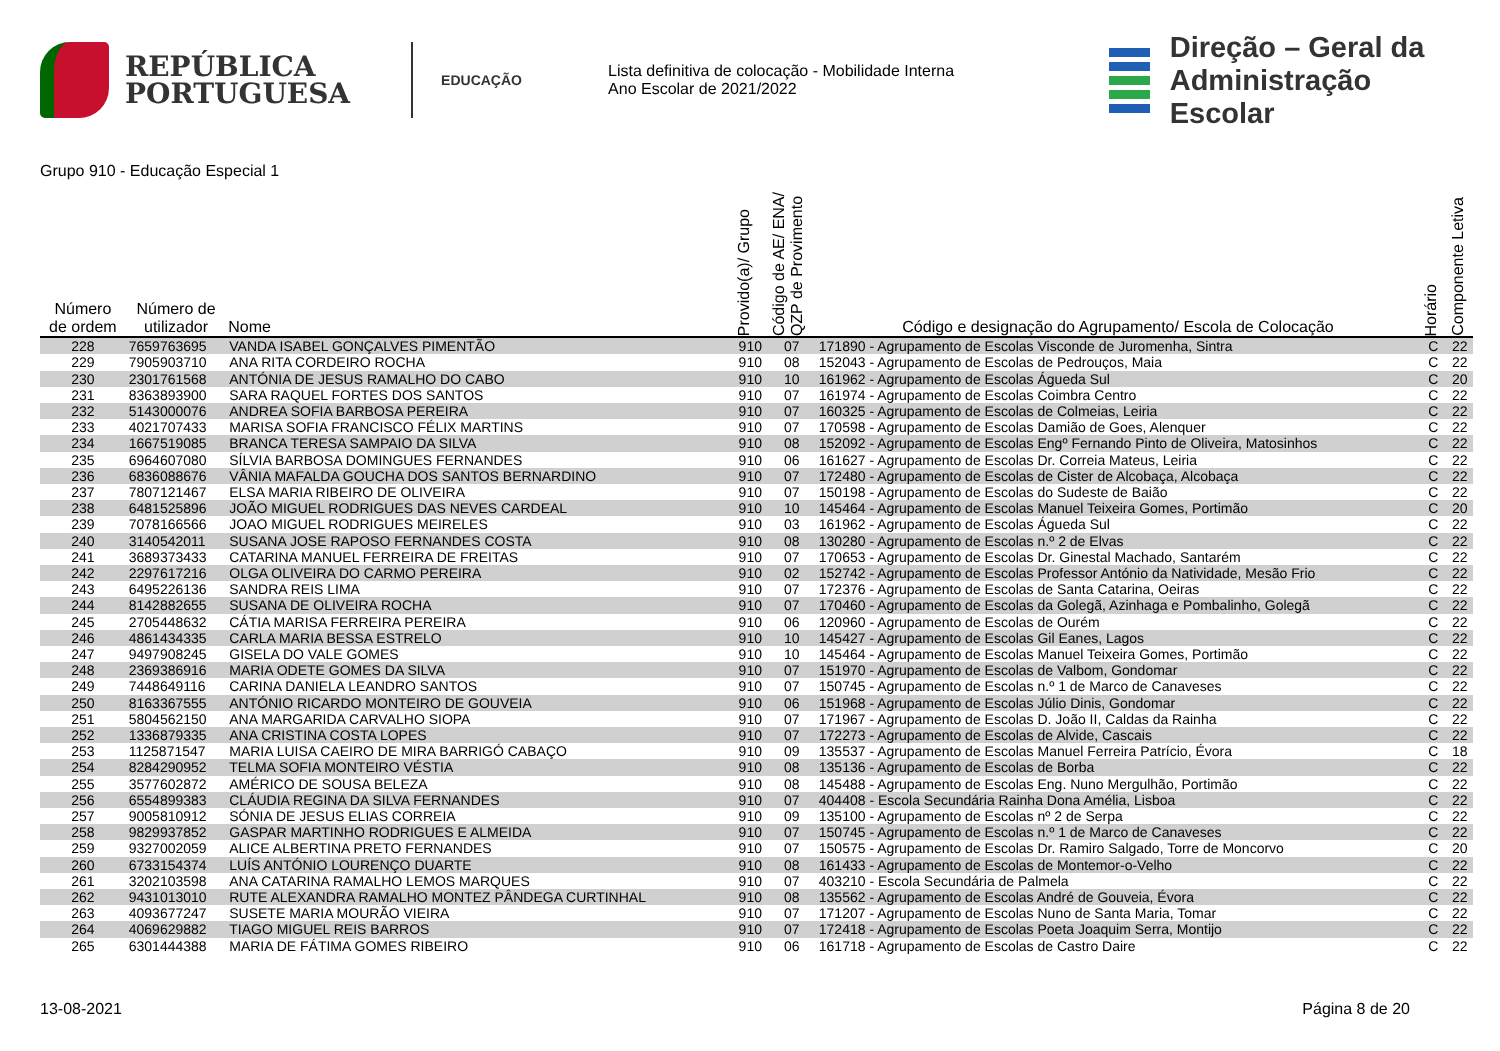REPÚBLICA
PORTUGUESA
EDUCAÇÃO
Lista definitiva de colocação - Mobilidade Interna
Ano Escolar de 2021/2022
Direção – Geral da
Administração Escolar
Grupo 910 - Educação Especial 1
| Número de ordem | Número de utilizador | Nome | Provido(a)/ Grupo | Código de AE/ ENA/ QZP de Provimento | Código e designação do Agrupamento/ Escola de Colocação | Horário | Componente Letiva |
| --- | --- | --- | --- | --- | --- | --- | --- |
| 228 | 7659763695 | VANDA ISABEL GONÇALVES PIMENTÃO | 910 | 07 | 171890 - Agrupamento de Escolas Visconde de Juromenha, Sintra | C | 22 |
| 229 | 7905903710 | ANA RITA CORDEIRO ROCHA | 910 | 08 | 152043 - Agrupamento de Escolas de Pedrouços, Maia | C | 22 |
| 230 | 2301761568 | ANTÓNIA DE JESUS RAMALHO DO CABO | 910 | 10 | 161962 - Agrupamento de Escolas Águeda Sul | C | 20 |
| 231 | 8363893900 | SARA RAQUEL FORTES DOS SANTOS | 910 | 07 | 161974 - Agrupamento de Escolas Coimbra Centro | C | 22 |
| 232 | 5143000076 | ANDREA SOFIA BARBOSA PEREIRA | 910 | 07 | 160325 - Agrupamento de Escolas de Colmeias, Leiria | C | 22 |
| 233 | 4021707433 | MARISA SOFIA FRANCISCO FÉLIX MARTINS | 910 | 07 | 170598 - Agrupamento de Escolas Damião de Goes, Alenquer | C | 22 |
| 234 | 1667519085 | BRANCA TERESA SAMPAIO DA SILVA | 910 | 08 | 152092 - Agrupamento de Escolas Engº Fernando Pinto de Oliveira, Matosinhos | C | 22 |
| 235 | 6964607080 | SÍLVIA BARBOSA DOMINGUES FERNANDES | 910 | 06 | 161627 - Agrupamento de Escolas Dr. Correia Mateus, Leiria | C | 22 |
| 236 | 6836088676 | VÂNIA MAFALDA GOUCHA DOS SANTOS BERNARDINO | 910 | 07 | 172480 - Agrupamento de Escolas de Cister de Alcobaça, Alcobaça | C | 22 |
| 237 | 7807121467 | ELSA MARIA RIBEIRO DE OLIVEIRA | 910 | 07 | 150198 - Agrupamento de Escolas do Sudeste de Baião | C | 22 |
| 238 | 6481525896 | JOÃO MIGUEL RODRIGUES DAS NEVES CARDEAL | 910 | 10 | 145464 - Agrupamento de Escolas Manuel Teixeira Gomes, Portimão | C | 20 |
| 239 | 7078166566 | JOAO MIGUEL RODRIGUES MEIRELES | 910 | 03 | 161962 - Agrupamento de Escolas Águeda Sul | C | 22 |
| 240 | 3140542011 | SUSANA JOSE RAPOSO FERNANDES COSTA | 910 | 08 | 130280 - Agrupamento de Escolas n.º 2 de Elvas | C | 22 |
| 241 | 3689373433 | CATARINA MANUEL FERREIRA DE FREITAS | 910 | 07 | 170653 - Agrupamento de Escolas Dr. Ginestal Machado, Santarém | C | 22 |
| 242 | 2297617216 | OLGA OLIVEIRA DO CARMO PEREIRA | 910 | 02 | 152742 - Agrupamento de Escolas Professor António da Natividade, Mesão Frio | C | 22 |
| 243 | 6495226136 | SANDRA REIS LIMA | 910 | 07 | 172376 - Agrupamento de Escolas de Santa Catarina, Oeiras | C | 22 |
| 244 | 8142882655 | SUSANA DE OLIVEIRA ROCHA | 910 | 07 | 170460 - Agrupamento de Escolas da Golegã, Azinhaga e Pombalinho, Golegã | C | 22 |
| 245 | 2705448632 | CÁTIA MARISA FERREIRA PEREIRA | 910 | 06 | 120960 - Agrupamento de Escolas de Ourém | C | 22 |
| 246 | 4861434335 | CARLA MARIA BESSA ESTRELO | 910 | 10 | 145427 - Agrupamento de Escolas Gil Eanes, Lagos | C | 22 |
| 247 | 9497908245 | GISELA DO VALE GOMES | 910 | 10 | 145464 - Agrupamento de Escolas Manuel Teixeira Gomes, Portimão | C | 22 |
| 248 | 2369386916 | MARIA ODETE GOMES DA SILVA | 910 | 07 | 151970 - Agrupamento de Escolas de Valbom, Gondomar | C | 22 |
| 249 | 7448649116 | CARINA DANIELA LEANDRO SANTOS | 910 | 07 | 150745 - Agrupamento de Escolas n.º 1 de Marco de Canaveses | C | 22 |
| 250 | 8163367555 | ANTÓNIO RICARDO MONTEIRO DE GOUVEIA | 910 | 06 | 151968 - Agrupamento de Escolas Júlio Dinis, Gondomar | C | 22 |
| 251 | 5804562150 | ANA MARGARIDA CARVALHO SIOPA | 910 | 07 | 171967 - Agrupamento de Escolas D. João II, Caldas da Rainha | C | 22 |
| 252 | 1336879335 | ANA CRISTINA COSTA LOPES | 910 | 07 | 172273 - Agrupamento de Escolas de Alvide, Cascais | C | 22 |
| 253 | 1125871547 | MARIA LUISA CAEIRO DE MIRA BARRIGÓ CABAÇO | 910 | 09 | 135537 - Agrupamento de Escolas Manuel Ferreira Patrício, Évora | C | 18 |
| 254 | 8284290952 | TELMA SOFIA MONTEIRO VÉSTIA | 910 | 08 | 135136 - Agrupamento de Escolas de Borba | C | 22 |
| 255 | 3577602872 | AMÉRICO DE SOUSA BELEZA | 910 | 08 | 145488 - Agrupamento de Escolas Eng. Nuno Mergulhão, Portimão | C | 22 |
| 256 | 6554899383 | CLÁUDIA REGINA DA SILVA FERNANDES | 910 | 07 | 404408 - Escola Secundária Rainha Dona Amélia, Lisboa | C | 22 |
| 257 | 9005810912 | SÓNIA DE JESUS ELIAS CORREIA | 910 | 09 | 135100 - Agrupamento de Escolas nº 2 de Serpa | C | 22 |
| 258 | 9829937852 | GASPAR MARTINHO RODRIGUES E ALMEIDA | 910 | 07 | 150745 - Agrupamento de Escolas n.º 1 de Marco de Canaveses | C | 22 |
| 259 | 9327002059 | ALICE ALBERTINA PRETO FERNANDES | 910 | 07 | 150575 - Agrupamento de Escolas Dr. Ramiro Salgado, Torre de Moncorvo | C | 20 |
| 260 | 6733154374 | LUÍS ANTÓNIO LOURENÇO DUARTE | 910 | 08 | 161433 - Agrupamento de Escolas de Montemor-o-Velho | C | 22 |
| 261 | 3202103598 | ANA CATARINA RAMALHO LEMOS MARQUES | 910 | 07 | 403210 - Escola Secundária de Palmela | C | 22 |
| 262 | 9431013010 | RUTE ALEXANDRA RAMALHO MONTEZ PÂNDEGA CURTINHAL | 910 | 08 | 135562 - Agrupamento de Escolas André de Gouveia, Évora | C | 22 |
| 263 | 4093677247 | SUSETE MARIA MOURÃO VIEIRA | 910 | 07 | 171207 - Agrupamento de Escolas Nuno de Santa Maria, Tomar | C | 22 |
| 264 | 4069629882 | TIAGO MIGUEL REIS BARROS | 910 | 07 | 172418 - Agrupamento de Escolas Poeta Joaquim Serra, Montijo | C | 22 |
| 265 | 6301444388 | MARIA DE FÁTIMA GOMES RIBEIRO | 910 | 06 | 161718 - Agrupamento de Escolas de Castro Daire | C | 22 |
13-08-2021 Página 8 de 20